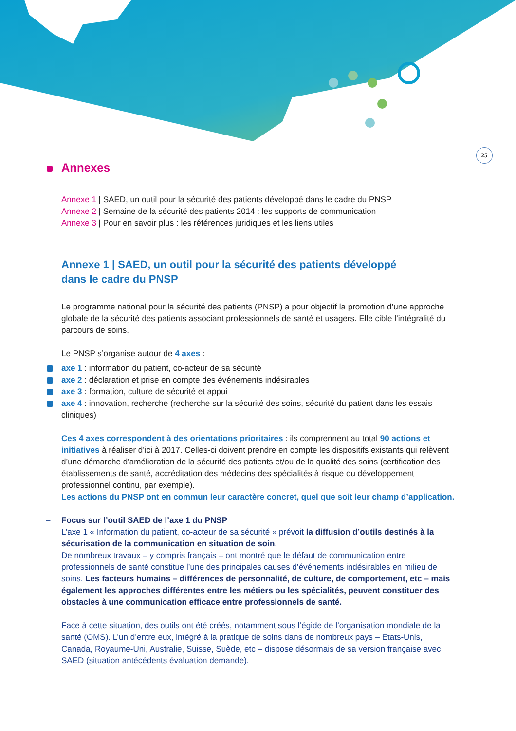25
Annexes
Annexe 1 | SAED, un outil pour la sécurité des patients développé dans le cadre du PNSP
Annexe 2 | Semaine de la sécurité des patients 2014 : les supports de communication
Annexe 3 | Pour en savoir plus : les références juridiques et les liens utiles
Annexe 1 | SAED, un outil pour la sécurité des patients développé dans le cadre du PNSP
Le programme national pour la sécurité des patients (PNSP) a pour objectif la promotion d’une approche globale de la sécurité des patients associant professionnels de santé et usagers. Elle cible l’intégralité du parcours de soins.
Le PNSP s’organise autour de 4 axes :
axe 1 : information du patient, co-acteur de sa sécurité
axe 2 : déclaration et prise en compte des événements indésirables
axe 3 : formation, culture de sécurité et appui
axe 4 : innovation, recherche (recherche sur la sécurité des soins, sécurité du patient dans les essais cliniques)
Ces 4 axes correspondent à des orientations prioritaires : ils comprennent au total 90 actions et initiatives à réaliser d’ici à 2017. Celles-ci doivent prendre en compte les dispositifs existants qui relèvent d’une démarche d’amélioration de la sécurité des patients et/ou de la qualité des soins (certification des établissements de santé, accréditation des médecins des spécialités à risque ou développement professionnel continu, par exemple).
Les actions du PNSP ont en commun leur caractère concret, quel que soit leur champ d’application.
– Focus sur l’outil SAED de l’axe 1 du PNSP
L’axe 1 « Information du patient, co-acteur de sa sécurité » prévoit la diffusion d’outils destinés à la sécurisation de la communication en situation de soin.
De nombreux travaux – y compris français – ont montré que le défaut de communication entre professionnels de santé constitue l’une des principales causes d’événements indésirables en milieu de soins. Les facteurs humains – différences de personnalité, de culture, de comportement, etc – mais également les approches différentes entre les métiers ou les spécialités, peuvent constituer des obstacles à une communication efficace entre professionnels de santé.
Face à cette situation, des outils ont été créés, notamment sous l’égide de l’organisation mondiale de la santé (OMS). L’un d’entre eux, intégré à la pratique de soins dans de nombreux pays – Etats-Unis, Canada, Royaume-Uni, Australie, Suisse, Suède, etc – dispose désormais de sa version française avec SAED (situation antécédents évaluation demande).